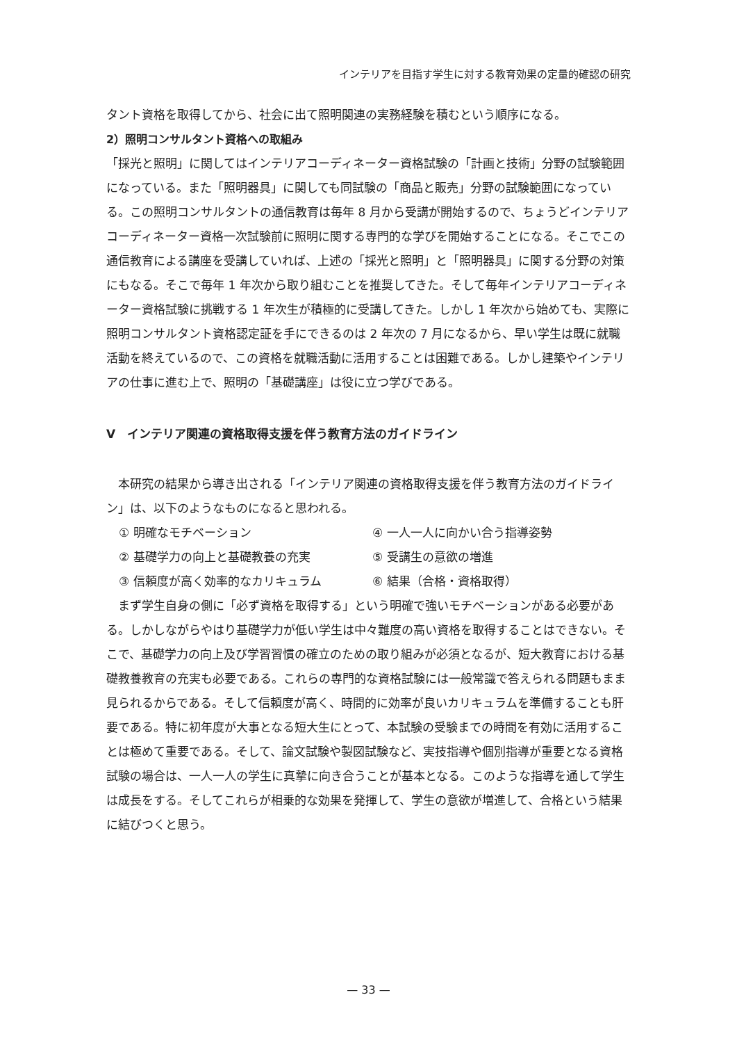インテリアを目指す学生に対する教育効果の定量的確認の研究
タント資格を取得してから、社会に出て照明関連の実務経験を積むという順序になる。
2）照明コンサルタント資格への取組み
「採光と照明」に関してはインテリアコーディネーター資格試験の「計画と技術」分野の試験範囲になっている。また「照明器具」に関しても同試験の「商品と販売」分野の試験範囲になっている。この照明コンサルタントの通信教育は毎年 8 月から受講が開始するので、ちょうどインテリアコーディネーター資格一次試験前に照明に関する専門的な学びを開始することになる。そこでこの通信教育による講座を受講していれば、上述の「採光と照明」と「照明器具」に関する分野の対策にもなる。そこで毎年 1 年次から取り組むことを推奨してきた。そして毎年インテリアコーディネーター資格試験に挑戦する 1 年次生が積極的に受講してきた。しかし 1 年次から始めても、実際に照明コンサルタント資格認定証を手にできるのは 2 年次の 7 月になるから、早い学生は既に就職活動を終えているので、この資格を就職活動に活用することは困難である。しかし建築やインテリアの仕事に進む上で、照明の「基礎講座」は役に立つ学びである。
V　インテリア関連の資格取得支援を伴う教育方法のガイドライン
本研究の結果から導き出される「インテリア関連の資格取得支援を伴う教育方法のガイドライン」は、以下のようなものになると思われる。
① 明確なモチベーション ④ 一人一人に向かい合う指導姿勢 ② 基礎学力の向上と基礎教養の充実 ⑤ 受講生の意欲の増進 ③ 信頼度が高く効率的なカリキュラム ⑥ 結果（合格・資格取得）
まず学生自身の側に「必ず資格を取得する」という明確で強いモチベーションがある必要がある。しかしながらやはり基礎学力が低い学生は中々難度の高い資格を取得することはできない。そこで、基礎学力の向上及び学習習慣の確立のための取り組みが必須となるが、短大教育における基礎教養教育の充実も必要である。これらの専門的な資格試験には一般常識で答えられる問題もまま見られるからである。そして信頼度が高く、時間的に効率が良いカリキュラムを準備することも肝要である。特に初年度が大事となる短大生にとって、本試験の受験までの時間を有効に活用することは極めて重要である。そして、論文試験や製図試験など、実技指導や個別指導が重要となる資格試験の場合は、一人一人の学生に真摯に向き合うことが基本となる。このような指導を通して学生は成長をする。そしてこれらが相乗的な効果を発揮して、学生の意欲が増進して、合格という結果に結びつくと思う。
— 33 —